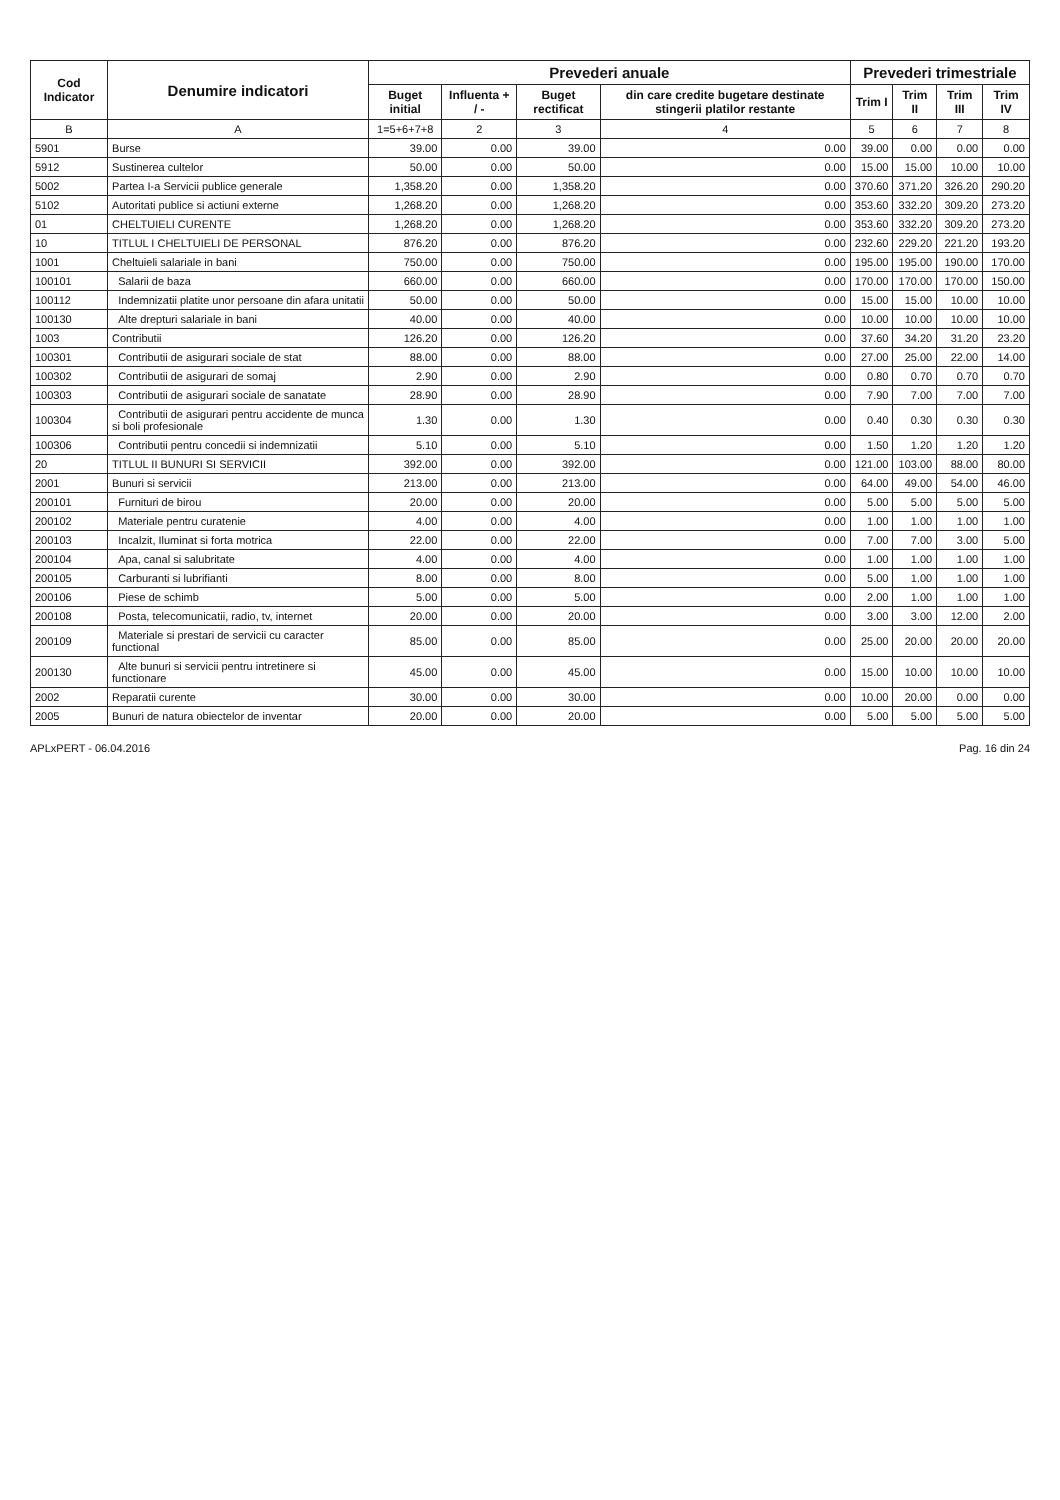| Cod Indicator | Denumire indicatori | Prevederi anuale | | | | Prevederi trimestriale | | | |
| --- | --- | --- | --- | --- | --- | --- | --- | --- | --- |
| | | Buget initial | Influenta + / - | Buget rectificat | din care credite bugetare destinate stingerii platilor restante | Trim I | Trim II | Trim III | Trim IV |
| B | A | 1=5+6+7+8 | 2 | 3 | 4 | 5 | 6 | 7 | 8 |
| 5901 | Burse | 39.00 | 0.00 | 39.00 | 0.00 | 39.00 | 0.00 | 0.00 | 0.00 |
| 5912 | Sustinerea cultelor | 50.00 | 0.00 | 50.00 | 0.00 | 15.00 | 15.00 | 10.00 | 10.00 |
| 5002 | Partea I-a Servicii publice generale | 1,358.20 | 0.00 | 1,358.20 | 0.00 | 370.60 | 371.20 | 326.20 | 290.20 |
| 5102 | Autoritati publice si actiuni externe | 1,268.20 | 0.00 | 1,268.20 | 0.00 | 353.60 | 332.20 | 309.20 | 273.20 |
| 01 | CHELTUIELI CURENTE | 1,268.20 | 0.00 | 1,268.20 | 0.00 | 353.60 | 332.20 | 309.20 | 273.20 |
| 10 | TITLUL I CHELTUIELI DE PERSONAL | 876.20 | 0.00 | 876.20 | 0.00 | 232.60 | 229.20 | 221.20 | 193.20 |
| 1001 | Cheltuieli salariale in bani | 750.00 | 0.00 | 750.00 | 0.00 | 195.00 | 195.00 | 190.00 | 170.00 |
| 100101 | Salarii de baza | 660.00 | 0.00 | 660.00 | 0.00 | 170.00 | 170.00 | 170.00 | 150.00 |
| 100112 | Indemnizatii platite unor persoane din afara unitatii | 50.00 | 0.00 | 50.00 | 0.00 | 15.00 | 15.00 | 10.00 | 10.00 |
| 100130 | Alte drepturi salariale in bani | 40.00 | 0.00 | 40.00 | 0.00 | 10.00 | 10.00 | 10.00 | 10.00 |
| 1003 | Contributii | 126.20 | 0.00 | 126.20 | 0.00 | 37.60 | 34.20 | 31.20 | 23.20 |
| 100301 | Contributii de asigurari sociale de stat | 88.00 | 0.00 | 88.00 | 0.00 | 27.00 | 25.00 | 22.00 | 14.00 |
| 100302 | Contributii de asigurari de somaj | 2.90 | 0.00 | 2.90 | 0.00 | 0.80 | 0.70 | 0.70 | 0.70 |
| 100303 | Contributii de asigurari sociale de sanatate | 28.90 | 0.00 | 28.90 | 0.00 | 7.90 | 7.00 | 7.00 | 7.00 |
| 100304 | Contributii de asigurari pentru accidente de munca si boli profesionale | 1.30 | 0.00 | 1.30 | 0.00 | 0.40 | 0.30 | 0.30 | 0.30 |
| 100306 | Contributii pentru concedii si indemnizatii | 5.10 | 0.00 | 5.10 | 0.00 | 1.50 | 1.20 | 1.20 | 1.20 |
| 20 | TITLUL II BUNURI SI SERVICII | 392.00 | 0.00 | 392.00 | 0.00 | 121.00 | 103.00 | 88.00 | 80.00 |
| 2001 | Bunuri si servicii | 213.00 | 0.00 | 213.00 | 0.00 | 64.00 | 49.00 | 54.00 | 46.00 |
| 200101 | Furnituri de birou | 20.00 | 0.00 | 20.00 | 0.00 | 5.00 | 5.00 | 5.00 | 5.00 |
| 200102 | Materiale pentru curatenie | 4.00 | 0.00 | 4.00 | 0.00 | 1.00 | 1.00 | 1.00 | 1.00 |
| 200103 | Incalzit, Iluminat si forta motrica | 22.00 | 0.00 | 22.00 | 0.00 | 7.00 | 7.00 | 3.00 | 5.00 |
| 200104 | Apa, canal si salubritate | 4.00 | 0.00 | 4.00 | 0.00 | 1.00 | 1.00 | 1.00 | 1.00 |
| 200105 | Carburanti si lubrifianti | 8.00 | 0.00 | 8.00 | 0.00 | 5.00 | 1.00 | 1.00 | 1.00 |
| 200106 | Piese de schimb | 5.00 | 0.00 | 5.00 | 0.00 | 2.00 | 1.00 | 1.00 | 1.00 |
| 200108 | Posta, telecomunicatii, radio, tv, internet | 20.00 | 0.00 | 20.00 | 0.00 | 3.00 | 3.00 | 12.00 | 2.00 |
| 200109 | Materiale si prestari de servicii cu caracter functional | 85.00 | 0.00 | 85.00 | 0.00 | 25.00 | 20.00 | 20.00 | 20.00 |
| 200130 | Alte bunuri si servicii pentru intretinere si functionare | 45.00 | 0.00 | 45.00 | 0.00 | 15.00 | 10.00 | 10.00 | 10.00 |
| 2002 | Reparatii curente | 30.00 | 0.00 | 30.00 | 0.00 | 10.00 | 20.00 | 0.00 | 0.00 |
| 2005 | Bunuri de natura obiectelor de inventar | 20.00 | 0.00 | 20.00 | 0.00 | 5.00 | 5.00 | 5.00 | 5.00 |
APLxPERT - 06.04.2016 Pag. 16 din 24